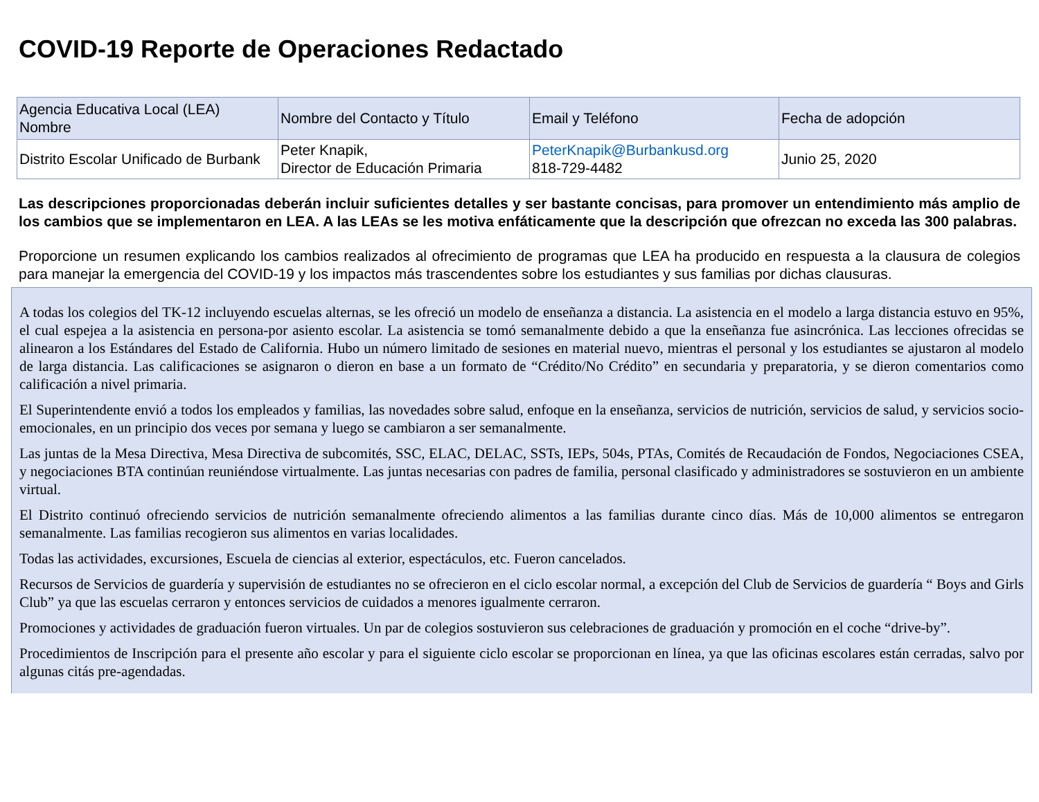COVID-19 Reporte de Operaciones Redactado
| Agencia Educativa Local (LEA) Nombre | Nombre del Contacto y Título | Email y Teléfono | Fecha de adopción |
| Distrito Escolar Unificado de Burbank | Peter Knapik, Director de Educación Primaria | PeterKnapik@Burbankusd.org 818-729-4482 | Junio 25, 2020 |
Las descripciones proporcionadas deberán incluir suficientes detalles y ser bastante concisas, para promover un entendimiento más amplio de los cambios que se implementaron en LEA. A las LEAs se les motiva enfáticamente que la descripción que ofrezcan no exceda las 300 palabras.
Proporcione un resumen explicando los cambios realizados al ofrecimiento de programas que LEA ha producido en respuesta a la clausura de colegios para manejar la emergencia del COVID-19 y los impactos más trascendentes sobre los estudiantes y sus familias por dichas clausuras.
A todas los colegios del TK-12 incluyendo escuelas alternas, se les ofreció un modelo de enseñanza a distancia. La asistencia en el modelo a larga distancia estuvo en 95%, el cual espejea a la asistencia en persona-por asiento escolar. La asistencia se tomó semanalmente debido a que la enseñanza fue asincrónica. Las lecciones ofrecidas se alinearon a los Estándares del Estado de California. Hubo un número limitado de sesiones en material nuevo, mientras el personal y los estudiantes se ajustaron al modelo de larga distancia. Las calificaciones se asignaron o dieron en base a un formato de “Crédito/No Crédito” en secundaria y preparatoria, y se dieron comentarios como calificación a nivel primaria.
El Superintendente envió a todos los empleados y familias, las novedades sobre salud, enfoque en la enseñanza, servicios de nutrición, servicios de salud, y servicios socio-emocionales, en un principio dos veces por semana y luego se cambiaron a ser semanalmente.
Las juntas de la Mesa Directiva, Mesa Directiva de subcomités, SSC, ELAC, DELAC, SSTs, IEPs, 504s, PTAs, Comités de Recaudación de Fondos, Negociaciones CSEA, y negociaciones BTA continúan reuniéndose virtualmente. Las juntas necesarias con padres de familia, personal clasificado y administradores se sostuvieron en un ambiente virtual.
El Distrito continuó ofreciendo servicios de nutrición semanalmente ofreciendo alimentos a las familias durante cinco días. Más de 10,000 alimentos se entregaron semanalmente. Las familias recogieron sus alimentos en varias localidades.
Todas las actividades, excursiones, Escuela de ciencias al exterior, espectáculos, etc. Fueron cancelados.
Recursos de Servicios de guardería y supervisión de estudiantes no se ofrecieron en el ciclo escolar normal, a excepción del Club de Servicios de guardería “ Boys and Girls Club” ya que las escuelas cerraron y entonces servicios de cuidados a menores igualmente cerraron.
Promociones y actividades de graduación fueron virtuales. Un par de colegios sostuvieron sus celebraciones de graduación y promoción en el coche “drive-by”.
Procedimientos de Inscripción para el presente año escolar y para el siguiente ciclo escolar se proporcionan en línea, ya que las oficinas escolares están cerradas, salvo por algunas citás pre-agendadas.